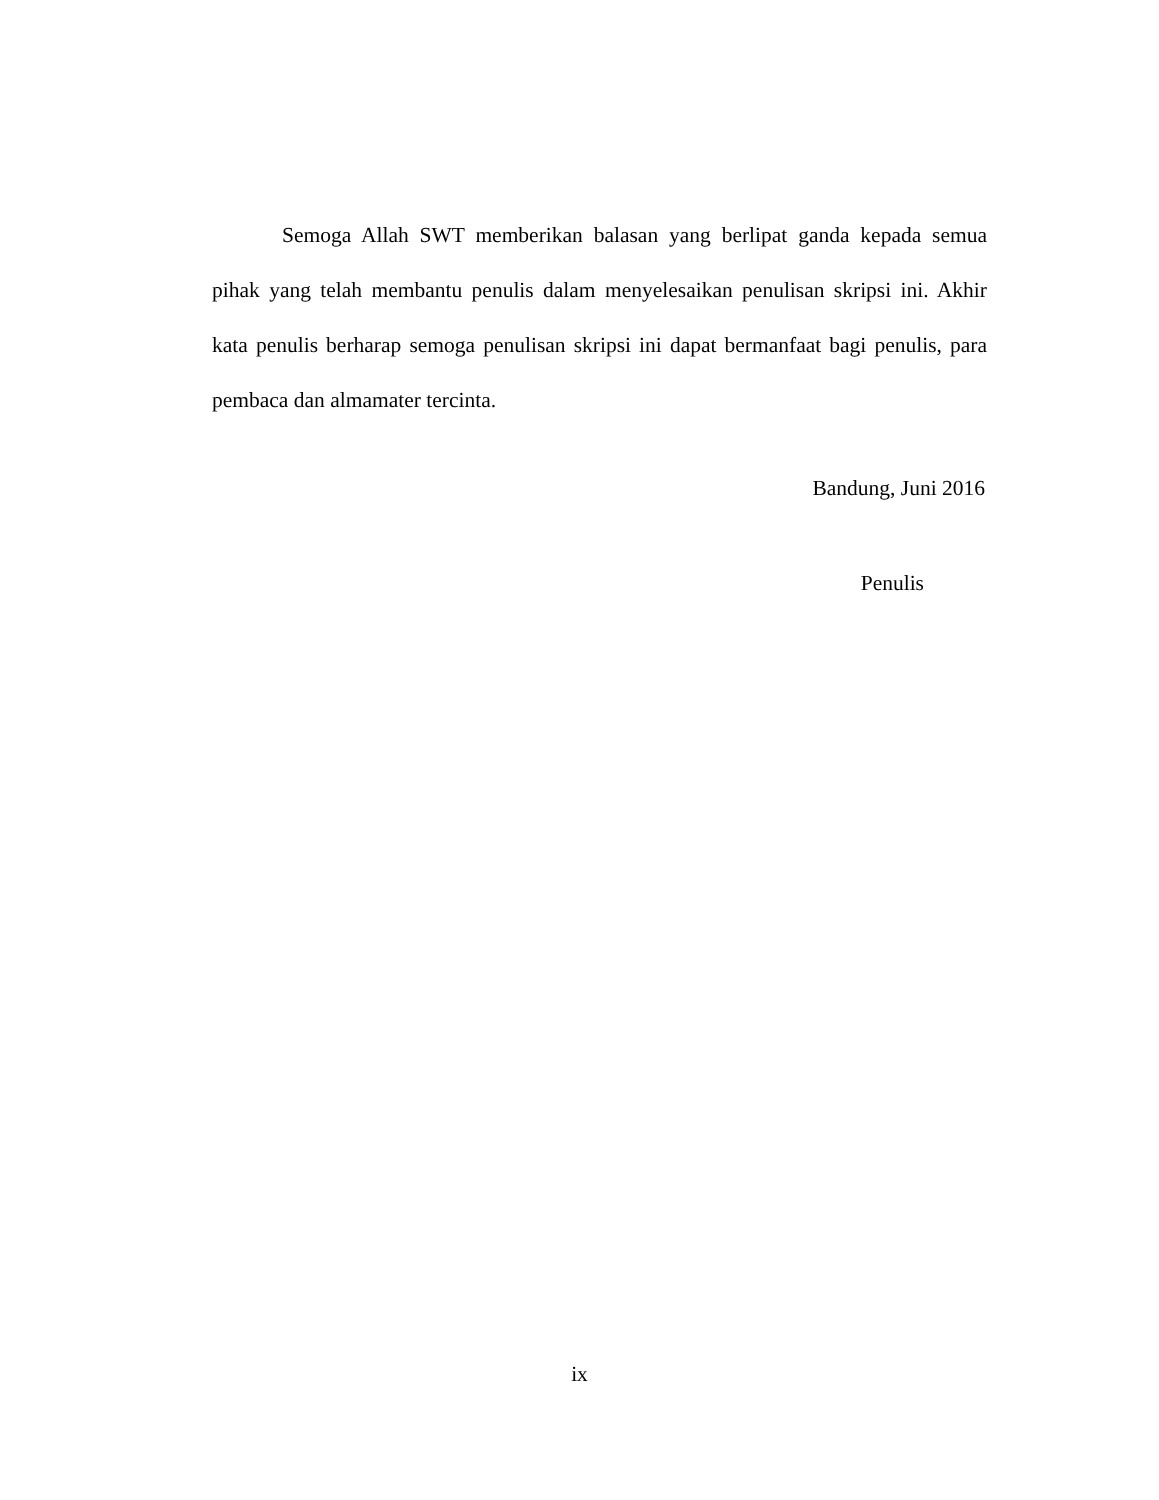Semoga Allah SWT memberikan balasan yang berlipat ganda kepada semua pihak yang telah membantu penulis dalam menyelesaikan penulisan skripsi ini. Akhir kata penulis berharap semoga penulisan skripsi ini dapat bermanfaat bagi penulis, para pembaca dan almamater tercinta.
Bandung, Juni 2016
Penulis
ix